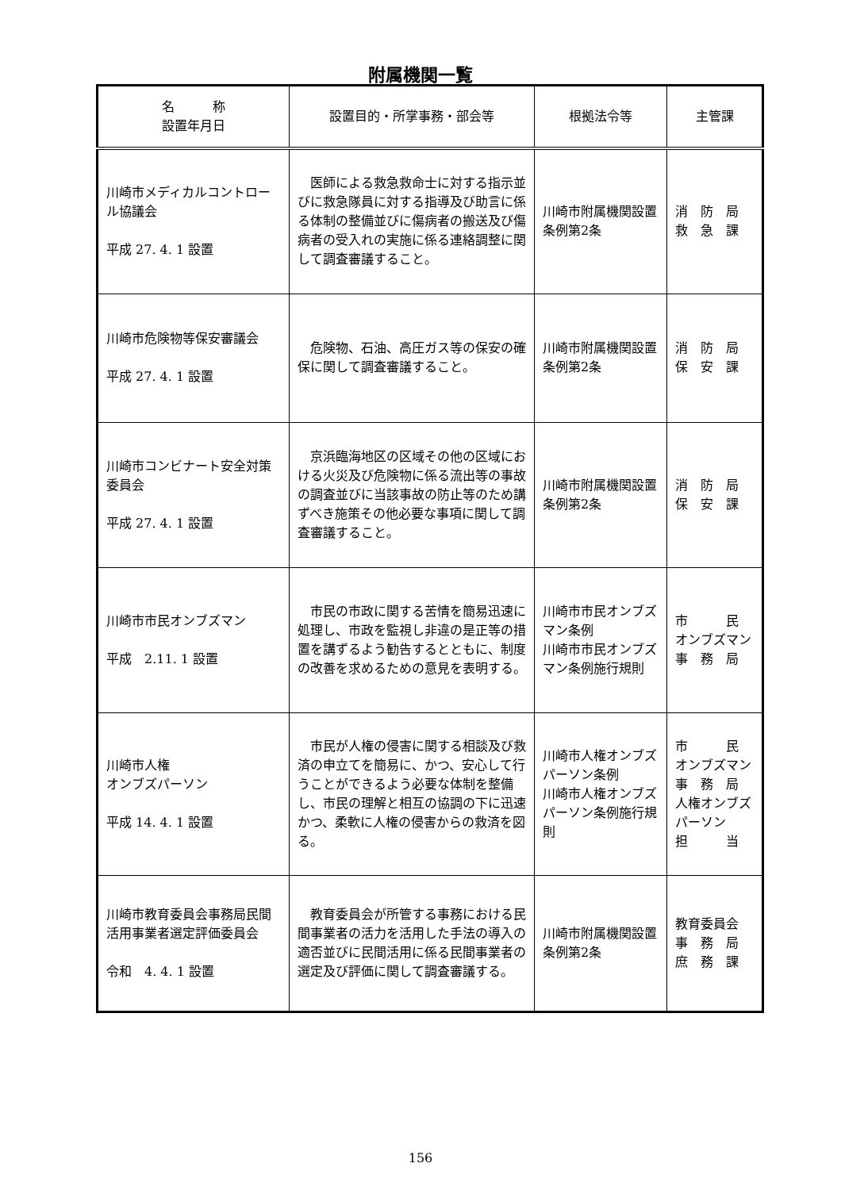附属機関一覧
| 名 称 設置年月日 | 設置目的・所掌事務・部会等 | 根拠法令等 | 主管課 |
| --- | --- | --- | --- |
| 川崎市メディカルコントロール協議会 平成 27. 4. 1 設置 | 医師による救急救命士に対する指示並びに救急隊員に対する指導及び助言に係る体制の整備並びに傷病者の搬送及び傷病者の受入れの実施に係る連絡調整に関して調査審議すること。 | 川崎市附属機関設置条例第2条 | 消 防 局 救 急 課 |
| 川崎市危険物等保安審議会 平成 27. 4. 1 設置 | 危険物、石油、高圧ガス等の保安の確保に関して調査審議すること。 | 川崎市附属機関設置条例第2条 | 消 防 局 保 安 課 |
| 川崎市コンビナート安全対策委員会 平成 27. 4. 1 設置 | 京浜臨海地区の区域その他の区域における火災及び危険物に係る流出等の事故の調査並びに当該事故の防止等のため講ずべき施策その他必要な事項に関して調査審議すること。 | 川崎市附属機関設置条例第2条 | 消 防 局 保 安 課 |
| 川崎市市民オンブズマン 平成 2.11. 1 設置 | 市民の市政に関する苦情を簡易迅速に処理し、市政を監視し非違の是正等の措置を講ずるよう勧告するとともに、制度の改善を求めるための意見を表明する。 | 川崎市市民オンブズマン条例 川崎市市民オンブズマン条例施行規則 | 市 民 オンブズマン 事 務 局 |
| 川崎市人権 オンブズパーソン 平成 14. 4. 1 設置 | 市民が人権の侵害に関する相談及び救済の申立てを簡易に、かつ、安心して行うことができるよう必要な体制を整備し、市民の理解と相互の協調の下に迅速かつ、柔軟に人権の侵害からの救済を図る。 | 川崎市人権オンブズパーソン条例 川崎市人権オンブズパーソン条例施行規則 | 市 民 オンブズマン 事 務 局 人権オンブズパーソン 担 当 |
| 川崎市教育委員会事務局民間活用事業者選定評価委員会 令和 4. 4. 1 設置 | 教育委員会が所管する事務における民間事業者の活力を活用した手法の導入の適否並びに民間活用に係る民間事業者の選定及び評価に関して調査審議する。 | 川崎市附属機関設置条例第2条 | 教育委員会 事 務 局 庶 務 課 |
156